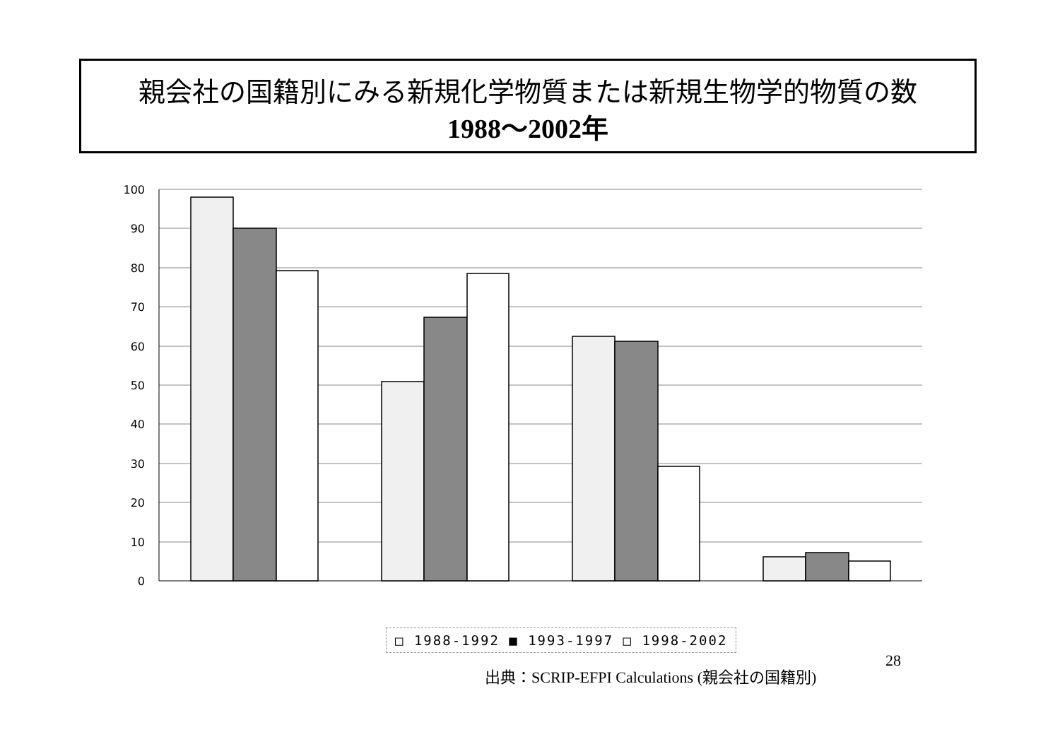親会社の国籍別にみる新規化学物質または新規生物学的物質の数
1988～2002年
100
90
80
70
60
50
40
30
20
10
0
□ 1988-1992 ■ 1993-1997 □ 1998-2002
28
出典：SCRIP-EFPI Calculations (親会社の国籍別)